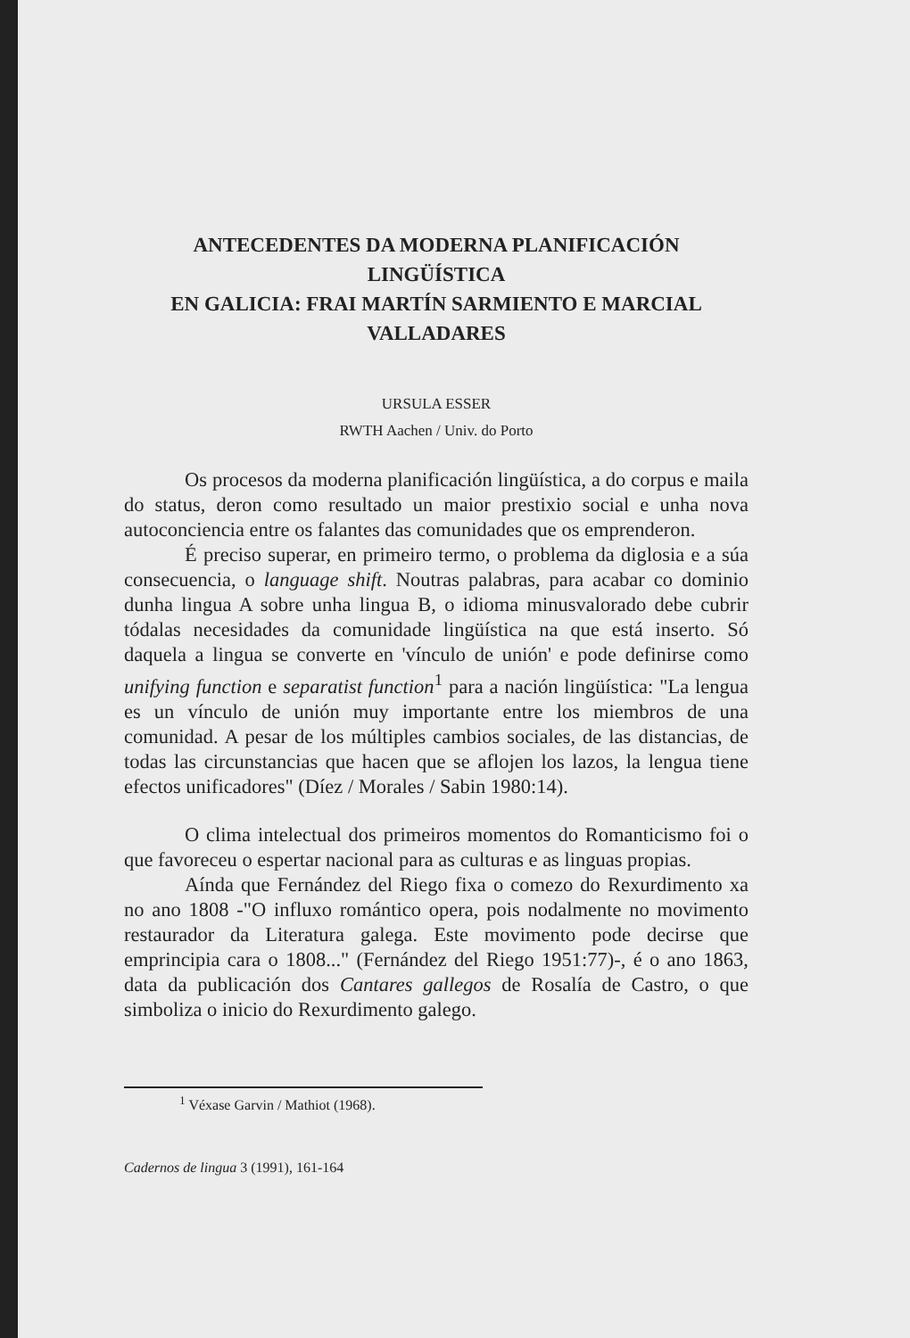ANTECEDENTES DA MODERNA PLANIFICACIÓN LINGÜÍSTICA
EN GALICIA: FRAI MARTÍN SARMIENTO E MARCIAL
VALLADARES
URSULA ESSER
RWTH Aachen / Univ. do Porto
Os procesos da moderna planificación lingüística, a do corpus e maila do status, deron como resultado un maior prestixio social e unha nova autoconciencia entre os falantes das comunidades que os emprenderon.
É preciso superar, en primeiro termo, o problema da diglosia e a súa consecuencia, o language shift. Noutras palabras, para acabar co dominio dunha lingua A sobre unha lingua B, o idioma minusvalorado debe cubrir tódalas necesidades da comunidade lingüística na que está inserto. Só daquela a lingua se converte en 'vínculo de unión' e pode definirse como unifying function e separatist function<sup>1</sup> para a nación lingüística: "La lengua es un vínculo de unión muy importante entre los miembros de una comunidad. A pesar de los múltiples cambios sociales, de las distancias, de todas las circunstancias que hacen que se aflojen los lazos, la lengua tiene efectos unificadores" (Díez / Morales / Sabin 1980:14).
O clima intelectual dos primeiros momentos do Romanticismo foi o que favoreceu o espertar nacional para as culturas e as linguas propias.
Aínda que Fernández del Riego fixa o comezo do Rexurdimento xa no ano 1808 -"O influxo romántico opera, pois nodalmente no movimento restaurador da Literatura galega. Este movimento pode decirse que emprincipia cara o 1808..." (Fernández del Riego 1951:77)-, é o ano 1863, data da publicación dos Cantares gallegos de Rosalía de Castro, o que simboliza o inicio do Rexurdimento galego.
<sup>1</sup> Véxase Garvin / Mathiot (1968).
Cadernos de lingua 3 (1991), 161-164